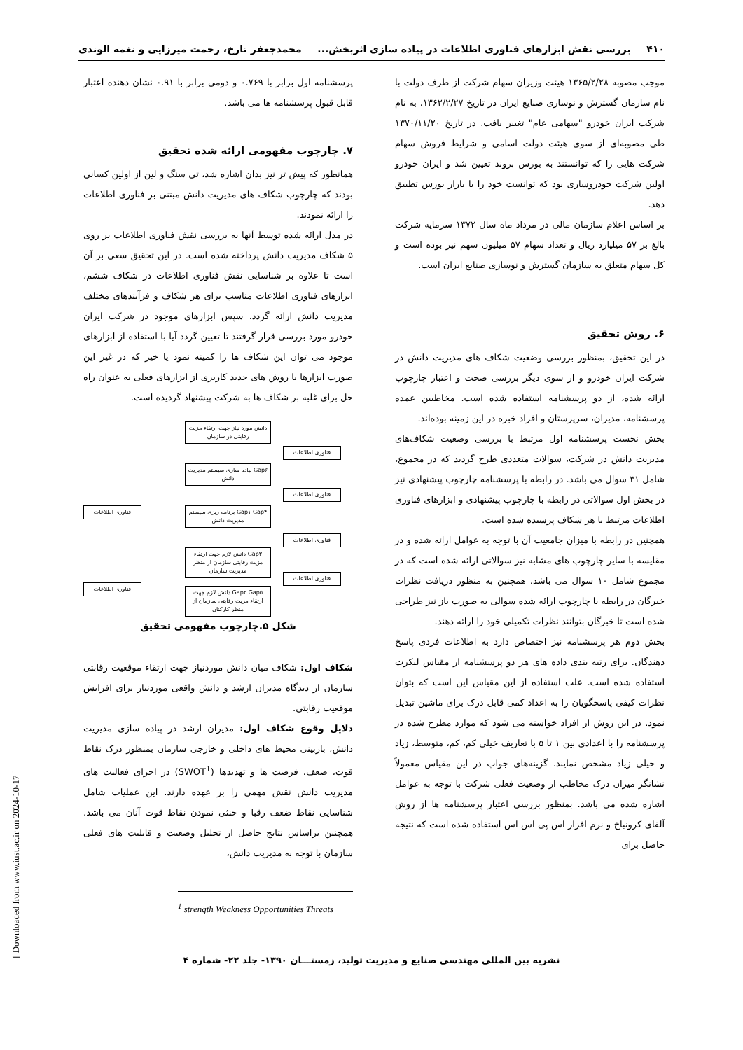۴۱۰ بررسی نقش ابزارهای فناوری اطلاعات در پیاده سازی اثربخش... محمدجعفر تارخ، رحمت میرزایی و نغمه الوندی
موجب مصوبه ۱۳۶۵/۲/۲۸ هیئت وزیران سهام شرکت از طرف دولت با نام سازمان گسترش و نوسازی صنایع ایران در تاریخ ۱۳۶۲/۲/۲۷، به نام شرکت ایران خودرو "سهامی عام" تغییر یافت. در تاریخ ۱۳۷۰/۱۱/۲۰ طی مصوبه‌ای از سوی هیئت دولت اسامی و شرایط فروش سهام شرکت هایی را که توانستند به بورس بروند تعیین شد و ایران خودرو اولین شرکت خودروسازی بود که توانست خود را با بازار بورس تطبیق دهد.
بر اساس اعلام سازمان مالی در مرداد ماه سال ۱۳۷۲ سرمایه شرکت بالغ بر ۵۷ میلیارد ریال و تعداد سهام ۵۷ میلیون سهم نیز بوده است و کل سهام متعلق به سازمان گسترش و نوسازی صنایع ایران است.
۶. روش تحقیق
در این تحقیق، بمنظور بررسی وضعیت شکاف های مدیریت دانش در شرکت ایران خودرو و از سوی دیگر بررسی صحت و اعتبار چارچوب ارائه شده، از دو پرسشنامه استفاده شده است. مخاطبین عمده پرسشنامه، مدیران، سرپرستان و افراد خبره در این زمینه بوده‌اند.
بخش نخست پرسشنامه اول مرتبط با بررسی وضعیت شکاف‌های مدیریت دانش در شرکت، سوالات متعددی طرح گردید که در مجموع، شامل ۳۱ سوال می باشد. در رابطه با پرسشنامه چارچوب پیشنهادی نیز در بخش اول سوالاتی در رابطه با چارچوب پیشنهادی و ابزارهای فناوری اطلاعات مرتبط با هر شکاف پرسیده شده است.
همچنین در رابطه با میزان جامعیت آن با توجه به عوامل ارائه شده و در مقایسه با سایر چارچوب های مشابه نیز سوالاتی ارائه شده است که در مجموع شامل ۱۰ سوال می باشد. همچنین به منظور دریافت نظرات خبرگان در رابطه با چارچوب ارائه شده سوالی به صورت باز نیز طراحی شده است تا خبرگان بتوانند نظرات تکمیلی خود را ارائه دهند.
بخش دوم هر پرسشنامه نیز اختصاص دارد به اطلاعات فردی پاسخ دهندگان. برای رتبه بندی داده های هر دو پرسشنامه از مقیاس لیکرت استفاده شده است. علت استفاده از این مقیاس این است که بتوان نظرات کیفی پاسخگویان را به اعداد کمی قابل درک برای ماشین تبدیل نمود. در این روش از افراد خواسته می شود که موارد مطرح شده در پرسشنامه را با اعدادی بین ۱ تا ۵ با تعاریف خیلی کم، کم، متوسط، زیاد و خیلی زیاد مشخص نمایند. گزینه‌های جواب در این مقیاس معمولاً نشانگر میزان درک مخاطب از وضعیت فعلی شرکت با توجه به عوامل اشاره شده می باشد. بمنظور بررسی اعتبار پرسشنامه ها از روش آلفای کرونباخ و نرم افزار اس پی اس اس استفاده شده است که نتیجه حاصل برای
پرسشنامه اول برابر با ۰.۷۶۹ و دومی برابر با ۰.۹۱ نشان دهنده اعتبار قابل قبول پرسشنامه ها می باشد.
۷. چارچوب مفهومی ارائه شده تحقیق
همانطور که پیش تر نیز بدان اشاره شد، تی سنگ و لین از اولین کسانی بودند که چارچوب شکاف های مدیریت دانش مبتنی بر فناوری اطلاعات را ارائه نمودند.
در مدل ارائه شده توسط آنها به بررسی نقش فناوری اطلاعات بر روی ۵ شکاف مدیریت دانش پرداخته شده است. در این تحقیق سعی بر آن است تا علاوه بر شناسایی نقش فناوری اطلاعات در شکاف ششم، ابزارهای فناوری اطلاعات مناسب برای هر شکاف و فرآیندهای مختلف مدیریت دانش ارائه گردد. سپس ابزارهای موجود در شرکت ایران خودرو مورد بررسی قرار گرفتند تا تعیین گردد آیا با استفاده از ابزارهای موجود می توان این شکاف ها را کمینه نمود یا خیر که در غیر این صورت ابزارها یا روش های جدید کاربری از ابزارهای فعلی به عنوان راه حل برای غلبه بر شکاف ها به شرکت پیشنهاد گردیده است.
دانش مورد نیاز جهت ارتقاء مزیت رقابتی در سازمان
فناوری اطلاعات
Gap۶ پیاده سازی سیستم مدیریت دانش
فناوری اطلاعات
فناوری اطلاعات
Gap۱ Gap۴ برنامه ریزی سیستم مدیریت دانش
فناوری اطلاعات
Gap۳ دانش لازم جهت ارتقاء مزیت رقابتی سازمان از منظر مدیریت سازمان
فناوری اطلاعات
فناوری اطلاعات
Gap۲ Gap۵ دانش لازم جهت ارتقاء مزیت رقابتی سازمان از منظر کارکنان
شکل ۵.چارچوب مفهومی تحقیق
شکاف اول: شکاف میان دانش موردنیاز جهت ارتقاء موقعیت رقابتی سازمان از دیدگاه مدیران ارشد و دانش واقعی موردنیاز برای افزایش موقعیت رقابتی.
دلایل وقوع شکاف اول: مدیران ارشد در پیاده سازی مدیریت دانش، بازبینی محیط های داخلی و خارجی سازمان بمنظور درک نقاط قوت، ضعف، فرصت ها و تهدیدها (SWOT<sup>1</sup>) در اجرای فعالیت های مدیریت دانش نقش مهمی را بر عهده دارند. این عملیات شامل شناسایی نقاط ضعف رقبا و خنثی نمودن نقاط قوت آنان می باشد. همچنین براساس نتایج حاصل از تحلیل وضعیت و قابلیت های فعلی سازمان با توجه به مدیریت دانش،
<sup>1</sup> strength Weakness Opportunities Threats
نشریه بین المللی مهندسی صنایع و مدیریت تولید، زمستـــان ۱۳۹۰- جلد ۲۲- شماره ۴
[ Downloaded from www.iust.ac.ir on 2024-10-17 ]